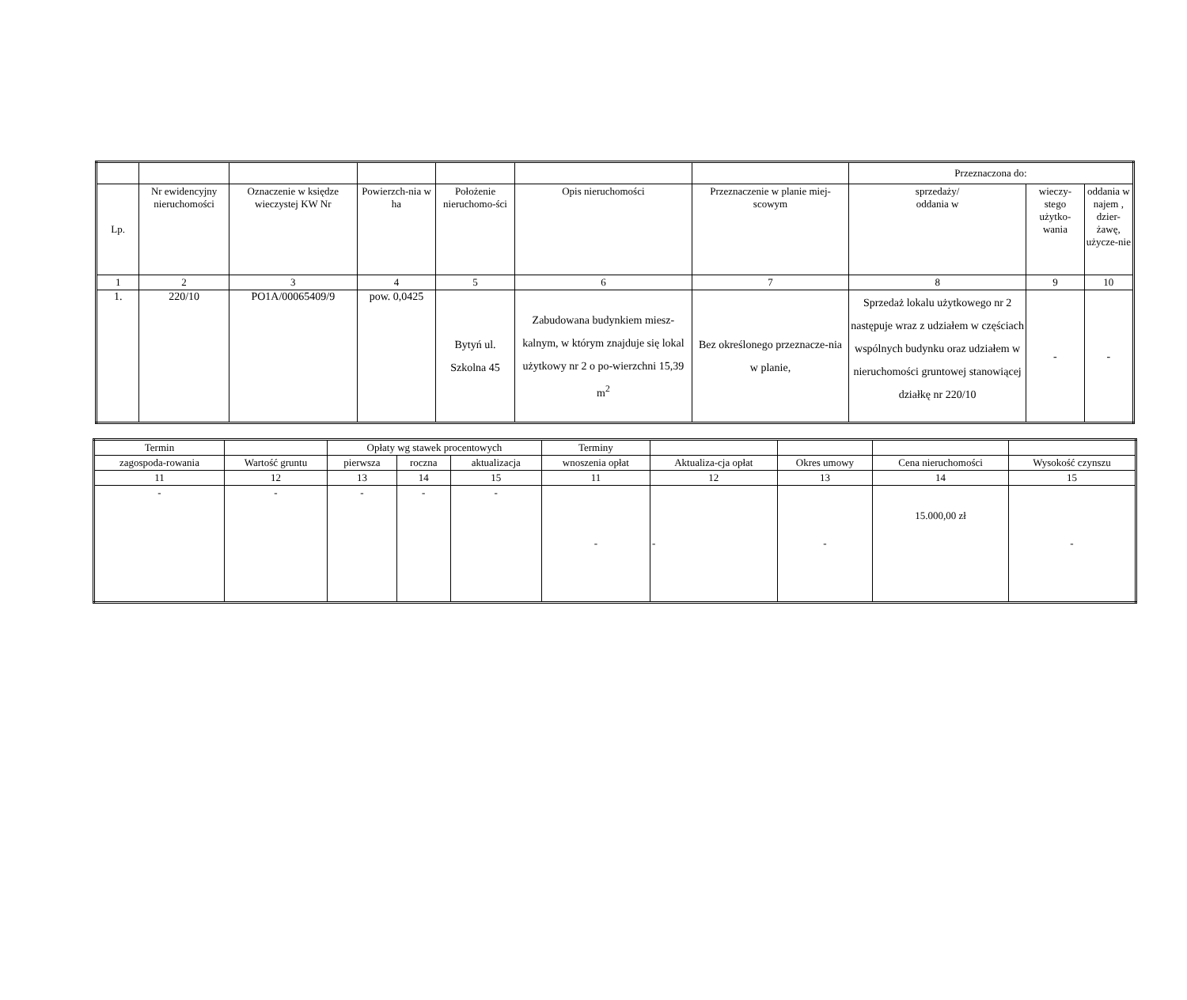| | | | | | | | Przeznaczona do: | | |
| --- | --- | --- | --- | --- | --- | --- | --- | --- | --- |
| Lp. | Nr ewidencyjny nieruchomości | Oznaczenie w księdze wieczystej KW Nr | Powierzch-nia w ha | Położenie nieruchomo-ści | Opis nieruchomości | Przeznaczenie w planie miej-scowym | sprzedaży/ oddania w | wieczy-stego użytko-wania | oddania w najem , dzier-żawę, użycze-nie |
| 1 | 2 | 3 | 4 | 5 | 6 | 7 | 8 | 9 | 10 |
| 1. | 220/10 | PO1A/00065409/9 | pow. 0,0425 | Bytyń ul. Szkolna 45 | Zabudowana budynkiem miesz-kalnym, w którym znajduje się lokal użytkowy nr 2 o po-wierzchni 15,39 m<sup>2</sup> | Bez określonego przeznacze-nia w planie, | Sprzedaż lokalu użytkowego nr 2 następuje wraz z udziałem w częściach wspólnych budynku oraz udziałem w nieruchomości gruntowej stanowiącej działkę nr 220/10 | - | - |
| Termin | | Opłaty wg stawek procentowych | | | Terminy | | | | |
| --- | --- | --- | --- | --- | --- | --- | --- | --- | --- |
| zagospoda-rowania | Wartość gruntu | pierwsza | roczna | aktualizacja | wnoszenia opłat | Aktualiza-cja opłat | Okres umowy | Cena nieruchomości | Wysokość czynszu |
| 11 | 12 | 13 | 14 | 15 | 11 | 12 | 13 | 14 | 15 |
| - | - | - | - | - | - | - | - | 15.000,00 zł | - |